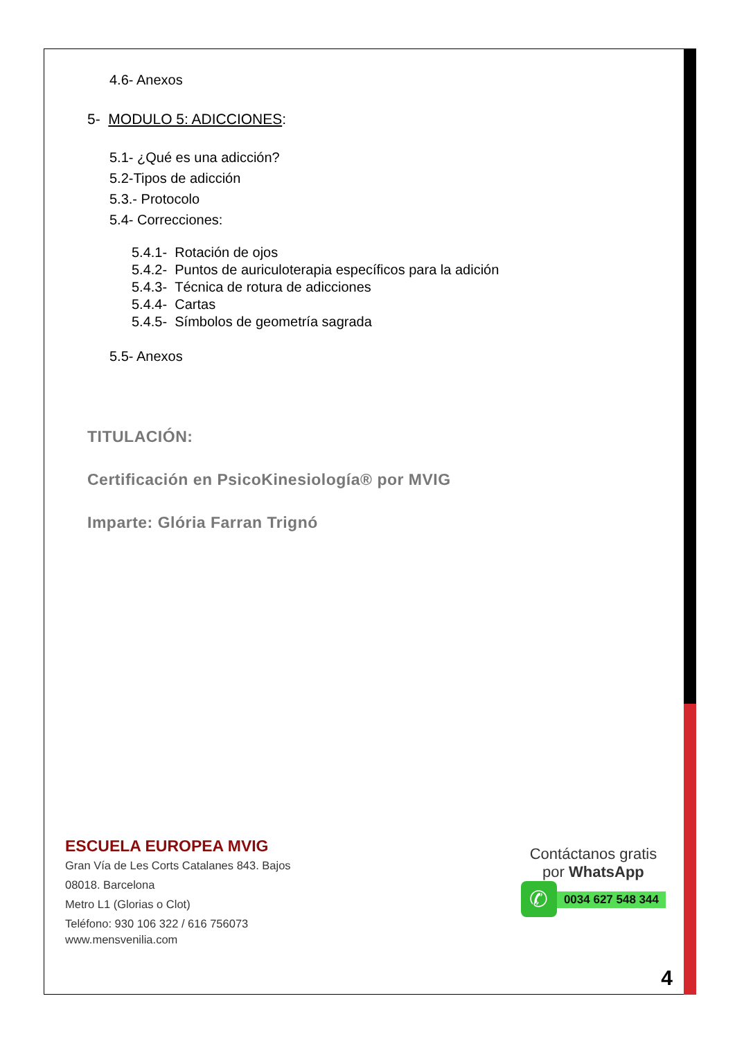4.6- Anexos
5- MODULO 5: ADICCIONES:
5.1- ¿Qué es una adicción?
5.2-Tipos de adicción
5.3.- Protocolo
5.4- Correcciones:
5.4.1- Rotación de ojos
5.4.2- Puntos de auriculoterapia específicos para la adición
5.4.3- Técnica de rotura de adicciones
5.4.4- Cartas
5.4.5- Símbolos de geometría sagrada
5.5- Anexos
TITULACIÓN:
Certificación en PsicoKinesiología® por MVIG
Imparte: Glória Farran Trignó
ESCUELA EUROPEA MVIG
Gran Vía de Les Corts Catalanes 843. Bajos
08018. Barcelona
Metro L1 (Glorias o Clot)
Teléfono: 930 106 322 / 616 756073
www.mensvenilia.com
Contáctanos gratis
por WhatsApp
✆ 0034 627 548 344
4